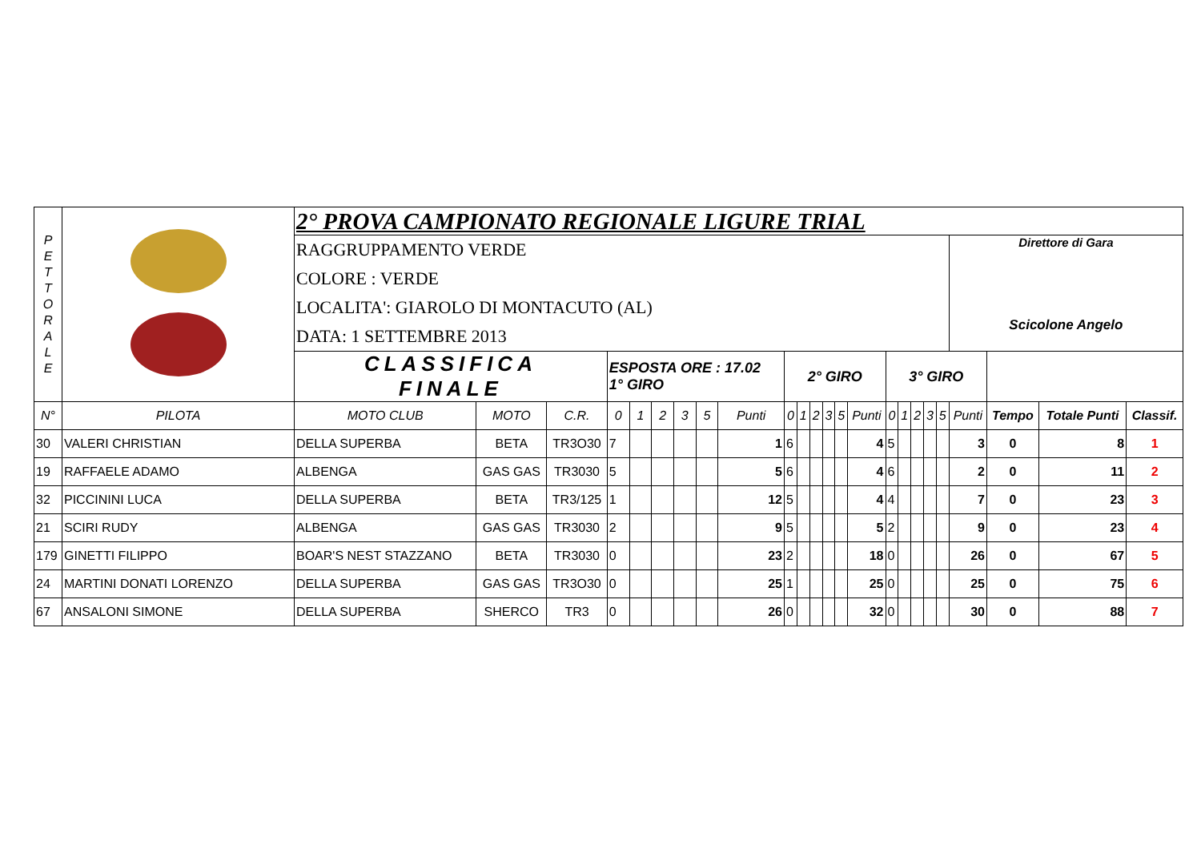| P E T T O R A L E | | 2° PROVA CAMPIONATO REGIONALE LIGURE TRIAL | | | | | | | | | | | | | | | | | | | | | | | |
| | | RAGGRUPPAMENTO VERDE COLORE : VERDE LOCALITA': GIAROLO DI MONTACUTO (AL) DATA: 1 SETTEMBRE 2013 | | | | | | | | | | | | | | | | | | | | Direttore di Gara Scicolone Angelo | | | |
| | | CLASSIFICA FINALE | | | ESPOSTA ORE : 17.02 1° GIRO | | | | | | 2° GIRO | | | | | | 3° GIRO | | | | | | | | |
| N° | PILOTA | MOTO CLUB | MOTO | C.R. | 0 | 1 | 2 | 3 | 5 | Punti | 0 | 1 | 2 | 3 | 5 | Punti | 0 | 1 | 2 | 3 | 5 | Punti | Tempo | Totale Punti | Classif. |
| 30 | VALERI CHRISTIAN | DELLA SUPERBA | BETA | TR3O30 | 7 | | | | | 1 | 6 | | | | | 4 | 5 | | | | | 3 | 0 | 8 | 1 |
| 19 | RAFFAELE ADAMO | ALBENGA | GAS GAS | TR3030 | 5 | | | | | 5 | 6 | | | | | 4 | 6 | | | | | 2 | 0 | 11 | 2 |
| 32 | PICCININI LUCA | DELLA SUPERBA | BETA | TR3/125 | 1 | | | | | 12 | 5 | | | | | 4 | 4 | | | | | 7 | 0 | 23 | 3 |
| 21 | SCIRI RUDY | ALBENGA | GAS GAS | TR3030 | 2 | | | | | 9 | 5 | | | | | 5 | 2 | | | | | 9 | 0 | 23 | 4 |
| 179 | GINETTI FILIPPO | BOAR'S NEST STAZZANO | BETA | TR3030 | 0 | | | | | 23 | 2 | | | | | 18 | 0 | | | | | 26 | 0 | 67 | 5 |
| 24 | MARTINI DONATI LORENZO | DELLA SUPERBA | GAS GAS | TR3O30 | 0 | | | | | 25 | 1 | | | | | 25 | 0 | | | | | 25 | 0 | 75 | 6 |
| 67 | ANSALONI SIMONE | DELLA SUPERBA | SHERCO | TR3 | 0 | | | | | 26 | 0 | | | | | 32 | 0 | | | | | 30 | 0 | 88 | 7 |